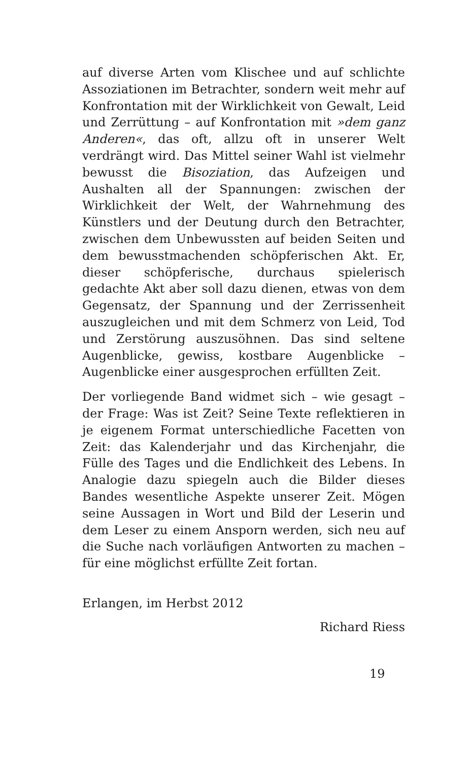auf diverse Arten vom Klischee und auf schlichte Assoziationen im Betrachter, sondern weit mehr auf Konfrontation mit der Wirklichkeit von Gewalt, Leid und Zerrüttung – auf Konfrontation mit »dem ganz Anderen«, das oft, allzu oft in unserer Welt verdrängt wird. Das Mittel seiner Wahl ist vielmehr bewusst die Bisoziation, das Aufzeigen und Aushalten all der Spannungen: zwischen der Wirklichkeit der Welt, der Wahrnehmung des Künstlers und der Deutung durch den Betrachter, zwischen dem Unbewussten auf beiden Seiten und dem bewusstmachenden schöpferischen Akt. Er, dieser schöpferische, durchaus spielerisch gedachte Akt aber soll dazu dienen, etwas von dem Gegensatz, der Spannung und der Zerrissenheit auszugleichen und mit dem Schmerz von Leid, Tod und Zerstörung auszusöhnen. Das sind seltene Augenblicke, gewiss, kostbare Augenblicke – Augenblicke einer ausgesprochen erfüllten Zeit.
Der vorliegende Band widmet sich – wie gesagt – der Frage: Was ist Zeit? Seine Texte reflektieren in je eigenem Format unterschiedliche Facetten von Zeit: das Kalenderjahr und das Kirchenjahr, die Fülle des Tages und die Endlichkeit des Lebens. In Analogie dazu spiegeln auch die Bilder dieses Bandes wesentliche Aspekte unserer Zeit. Mögen seine Aussagen in Wort und Bild der Leserin und dem Leser zu einem Ansporn werden, sich neu auf die Suche nach vorläufigen Antworten zu machen – für eine möglichst erfüllte Zeit fortan.
Erlangen, im Herbst 2012
Richard Riess
19